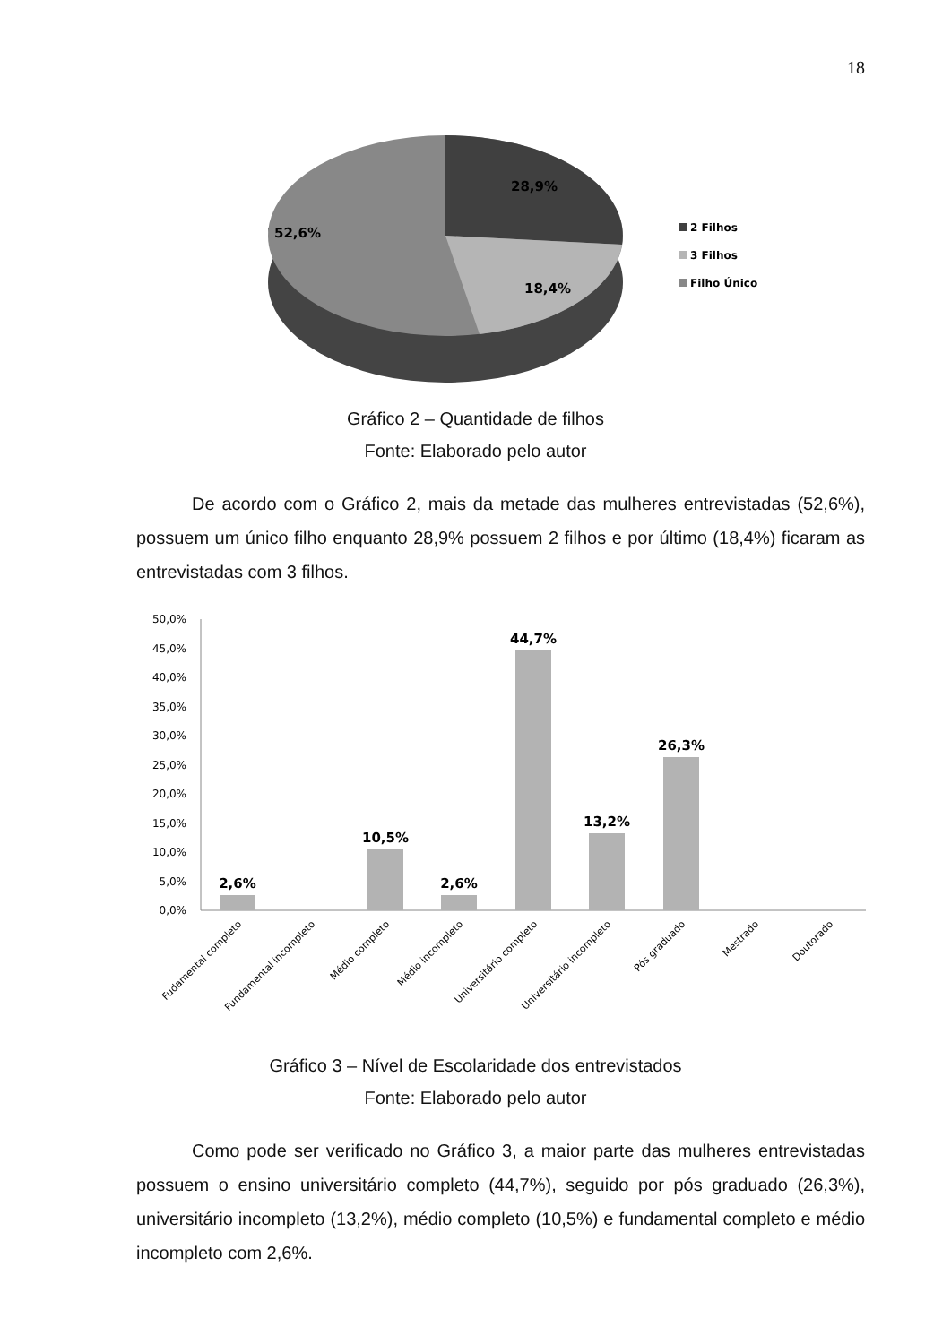18
28,9%
52,6%
18,4%
2 Filhos
3 Filhos
Filho Único
Gráfico 2 – Quantidade de filhos
Fonte: Elaborado pelo autor
De acordo com o Gráfico 2, mais da metade das mulheres entrevistadas (52,6%), possuem um único filho enquanto 28,9% possuem 2 filhos e por último (18,4%) ficaram as entrevistadas com 3 filhos.
50,0%
45,0%
40,0%
35,0%
30,0%
25,0%
20,0%
15,0%
10,0%
5,0%
0,0%
2,6%
10,5%
2,6%
44,7%
13,2%
26,3%
Fudamental completo
Fundamental incompleto
Médio completo
Médio incompleto
Universitário completo
Universitário incompleto
Pós graduado
Mestrado
Doutorado
Gráfico 3 – Nível de Escolaridade dos entrevistados
Fonte: Elaborado pelo autor
Como pode ser verificado no Gráfico 3, a maior parte das mulheres entrevistadas possuem o ensino universitário completo (44,7%), seguido por pós graduado (26,3%), universitário incompleto (13,2%), médio completo (10,5%) e fundamental completo e médio incompleto com 2,6%.